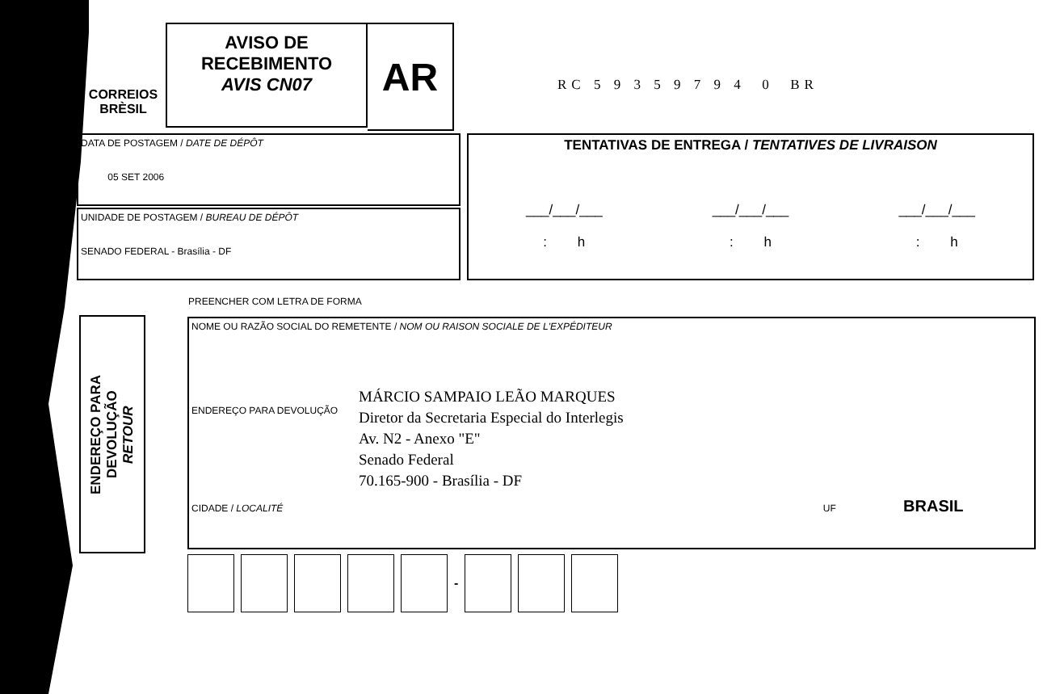CORREIOS
BRÈSIL
AVISO DE
RECEBIMENTO
AVIS CN07
AR
RC 5 9 3 5 9 7 9 4 0 BR
DATA DE POSTAGEM / DATE DE DÉPÔT
05 SET 2006
UNIDADE DE POSTAGEM / BUREAU DE DÉPÔT
SENADO FEDERAL - Brasília - DF
TENTATIVAS DE ENTREGA / TENTATIVES DE LIVRAISON
___/___/___
: h
___/___/___
: h
___/___/___
: h
PREENCHER COM LETRA DE FORMA
ENDEREÇO PARA
DEVOLUÇÃO
RETOUR
NOME OU RAZÃO SOCIAL DO REMETENTE / NOM OU RAISON SOCIALE DE L'EXPÉDITEUR
ENDEREÇO PARA DEVOLUÇÃO
CIDADE / LOCALITÉ UF BRASIL
MÁRCIO SAMPAIO LEÃO MARQUES
Diretor da Secretaria Especial do Interlegis
Av. N2 - Anexo "E"
Senado Federal
70.165-900 - Brasília - DF
-